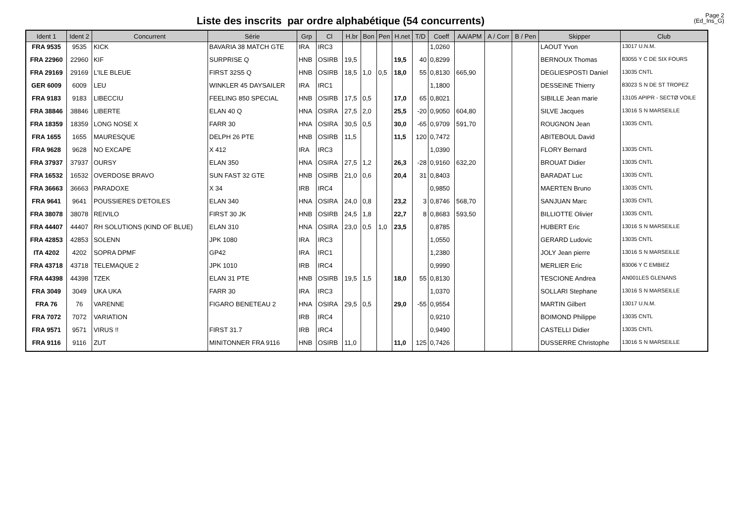Liste des inscrits par ordre alphabétique (54 concurrents)
Page 2
(Ed_Ins_G)
| Ident 1 | Ident 2 | Concurrent | Série | Grp | Cl | H.br | Bon | Pen | H.net | T/D | Coeff | AA/APM | A / Corr | B / Pen | Skipper | Club |
| --- | --- | --- | --- | --- | --- | --- | --- | --- | --- | --- | --- | --- | --- | --- | --- | --- |
| FRA 9535 | 9535 | KICK | BAVARIA 38 MATCH GTE | IRA | IRC3 | | | | | | 1,0260 | | | | LAOUT Yvon | 13017 U.N.M. |
| FRA 22960 | 22960 | KIF | SURPRISE Q | HNB | OSIRB | 19,5 | | | 19,5 | 40 | 0,8299 | | | | BERNOUX Thomas | 83055 Y C DE SIX FOURS |
| FRA 29169 | 29169 | L'ILE BLEUE | FIRST 32S5 Q | HNB | OSIRB | 18,5 | 1,0 | 0,5 | 18,0 | 55 | 0,8130 | 665,90 | | | DEGLIESPOSTI Daniel | 13035 CNTL |
| GER 6009 | 6009 | LEU | WINKLER 45 DAYSAILER | IRA | IRC1 | | | | | | 1,1800 | | | | DESSEINE Thierry | 83023 S N DE ST TROPEZ |
| FRA 9183 | 9183 | LIBECCIU | FEELING 850 SPECIAL | HNB | OSIRB | 17,5 | 0,5 | | 17,0 | 65 | 0,8021 | | | | SIBILLE Jean marie | 13105 APIPR - SECTØ VOILE |
| FRA 38846 | 38846 | LIBERTE | ELAN 40 Q | HNA | OSIRA | 27,5 | 2,0 | | 25,5 | -20 | 0,9050 | 604,80 | | | SILVE Jacques | 13016 S N MARSEILLE |
| FRA 18359 | 18359 | LONG NOSE X | FARR 30 | HNA | OSIRA | 30,5 | 0,5 | | 30,0 | -65 | 0,9709 | 591,70 | | | ROUGNON Jean | 13035 CNTL |
| FRA 1655 | 1655 | MAURESQUE | DELPH 26 PTE | HNB | OSIRB | 11,5 | | | 11,5 | 120 | 0,7472 | | | | ABITEBOUL David | |
| FRA 9628 | 9628 | NO EXCAPE | X 412 | IRA | IRC3 | | | | | | 1,0390 | | | | FLORY Bernard | 13035 CNTL |
| FRA 37937 | 37937 | OURSY | ELAN 350 | HNA | OSIRA | 27,5 | 1,2 | | 26,3 | -28 | 0,9160 | 632,20 | | | BROUAT Didier | 13035 CNTL |
| FRA 16532 | 16532 | OVERDOSE BRAVO | SUN FAST 32 GTE | HNB | OSIRB | 21,0 | 0,6 | | 20,4 | 31 | 0,8403 | | | | BARADAT Luc | 13035 CNTL |
| FRA 36663 | 36663 | PARADOXE | X 34 | IRB | IRC4 | | | | | | 0,9850 | | | | MAERTEN Bruno | 13035 CNTL |
| FRA 9641 | 9641 | POUSSIERES D'ETOILES | ELAN 340 | HNA | OSIRA | 24,0 | 0,8 | | 23,2 | 3 | 0,8746 | 568,70 | | | SANJUAN Marc | 13035 CNTL |
| FRA 38078 | 38078 | REIVILO | FIRST 30 JK | HNB | OSIRB | 24,5 | 1,8 | | 22,7 | 8 | 0,8683 | 593,50 | | | BILLIOTTE Olivier | 13035 CNTL |
| FRA 44407 | 44407 | RH SOLUTIONS (KIND OF BLUE) | ELAN 310 | HNA | OSIRA | 23,0 | 0,5 | 1,0 | 23,5 | | 0,8785 | | | | HUBERT Eric | 13016 S N MARSEILLE |
| FRA 42853 | 42853 | SOLENN | JPK 1080 | IRA | IRC3 | | | | | | 1,0550 | | | | GERARD Ludovic | 13035 CNTL |
| ITA 4202 | 4202 | SOPRA DPMF | GP42 | IRA | IRC1 | | | | | | 1,2380 | | | | JOLY Jean pierre | 13016 S N MARSEILLE |
| FRA 43718 | 43718 | TELEMAQUE 2 | JPK 1010 | IRB | IRC4 | | | | | | 0,9990 | | | | MERLIER Eric | 83006 Y C EMBIEZ |
| FRA 44398 | 44398 | TZEK | ELAN 31 PTE | HNB | OSIRB | 19,5 | 1,5 | | 18,0 | 55 | 0,8130 | | | | TESCIONE Andrea | AN001LES GLENANS |
| FRA 3049 | 3049 | UKA UKA | FARR 30 | IRA | IRC3 | | | | | | 1,0370 | | | | SOLLARI Stephane | 13016 S N MARSEILLE |
| FRA 76 | 76 | VARENNE | FIGARO BENETEAU 2 | HNA | OSIRA | 29,5 | 0,5 | | 29,0 | -55 | 0,9554 | | | | MARTIN Gilbert | 13017 U.N.M. |
| FRA 7072 | 7072 | VARIATION | | IRB | IRC4 | | | | | | 0,9210 | | | | BOIMOND Philippe | 13035 CNTL |
| FRA 9571 | 9571 | VIRUS !! | FIRST 31.7 | IRB | IRC4 | | | | | | 0,9490 | | | | CASTELLI Didier | 13035 CNTL |
| FRA 9116 | 9116 | ZUT | MINITONNER FRA 9116 | HNB | OSIRB | 11,0 | | | 11,0 | 125 | 0,7426 | | | | DUSSERRE Christophe | 13016 S N MARSEILLE |